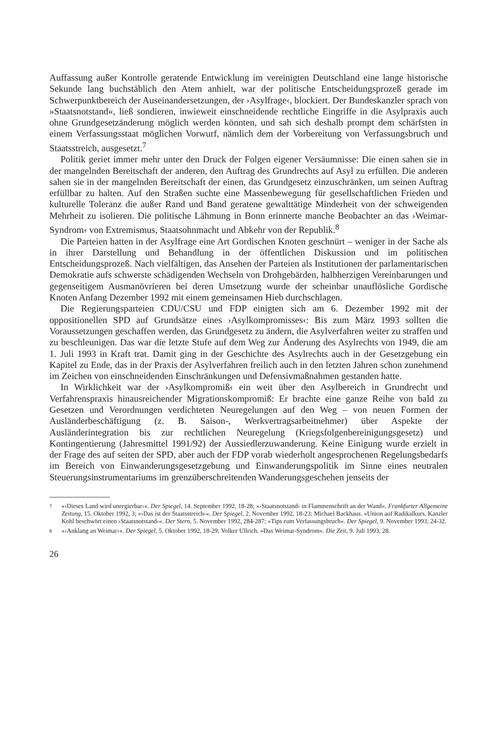Auffassung außer Kontrolle geratende Entwicklung im vereinigten Deutschland eine lange historische Sekunde lang buchstäblich den Atem anhielt, war der politische Entscheidungsprozeß gerade im Schwerpunktbereich der Auseinandersetzungen, der ›Asylfrage‹, blockiert. Der Bundeskanzler sprach von »Staatsnotstand«, ließ sondieren, inwieweit einschneidende rechtliche Eingriffe in die Asylpraxis auch ohne Grundgesetzänderung möglich werden könnten, und sah sich deshalb prompt dem schärfsten in einem Verfassungsstaat möglichen Vorwurf, nämlich dem der Vorbereitung von Verfassungsbruch und Staatsstreich, ausgesetzt.<sup>7</sup>
Politik geriet immer mehr unter den Druck der Folgen eigener Versäumnisse: Die einen sahen sie in der mangelnden Bereitschaft der anderen, den Auftrag des Grundrechts auf Asyl zu erfüllen. Die anderen sahen sie in der mangelnden Bereitschaft der einen, das Grundgesetz einzuschränken, um seinen Auftrag erfüllbar zu halten. Auf den Straßen suchte eine Massenbewegung für gesellschaftlichen Frieden und kulturelle Toleranz die außer Rand und Band geratene gewalttätige Minderheit von der schweigenden Mehrheit zu isolieren. Die politische Lähmung in Bonn erinnerte manche Beobachter an das ›Weimar-Syndrom‹ von Extremismus, Staatsohnmacht und Abkehr von der Republik.<sup>8</sup>
Die Parteien hatten in der Asylfrage eine Art Gordischen Knoten geschnürt – weniger in der Sache als in ihrer Darstellung und Behandlung in der öffentlichen Diskussion und im politischen Entscheidungsprozeß. Nach vielfältigen, das Ansehen der Parteien als Institutionen der parlamentarischen Demokratie aufs schwerste schädigenden Wechseln von Drohgebärden, halbherzigen Vereinbarungen und gegenseitigem Ausmanövrieren bei deren Umsetzung wurde der scheinbar unauflösliche Gordische Knoten Anfang Dezember 1992 mit einem gemeinsamen Hieb durchschlagen.
Die Regierungsparteien CDU/CSU und FDP einigten sich am 6. Dezember 1992 mit der oppositionellen SPD auf Grundsätze eines ›Asylkompromisses‹: Bis zum März 1993 sollten die Voraussetzungen geschaffen werden, das Grundgesetz zu ändern, die Asylverfahren weiter zu straffen und zu beschleunigen. Das war die letzte Stufe auf dem Weg zur Änderung des Asylrechts von 1949, die am 1. Juli 1993 in Kraft trat. Damit ging in der Geschichte des Asylrechts auch in der Gesetzgebung ein Kapitel zu Ende, das in der Praxis der Asylverfahren freilich auch in den letzten Jahren schon zunehmend im Zeichen von einschneidenden Einschränkungen und Defensivmaßnahmen gestanden hatte.
In Wirklichkeit war der ›Asylkompromiß‹ ein weit über den Asylbereich in Grundrecht und Verfahrenspraxis hinausreichender Migrationskompromiß: Er brachte eine ganze Reihe von bald zu Gesetzen und Verordnungen verdichteten Neuregelungen auf den Weg – von neuen Formen der Ausländerbeschäftigung (z. B. Saison-, Werkvertragsarbeitnehmer) über Aspekte der Ausländerintegration bis zur rechtlichen Neuregelung (Kriegsfolgenbereinigungsgesetz) und Kontingentierung (Jahresmittel 1991/92) der Aussiedlerzuwanderung. Keine Einigung wurde erzielt in der Frage des auf seiten der SPD, aber auch der FDP vorab wiederholt angesprochenen Regelungsbedarfs im Bereich von Einwanderungsgesetzgebung und Einwanderungspolitik im Sinne eines neutralen Steuerungsinstrumentariums im grenzüberschreitenden Wanderungsgeschehen jenseits der
7 »›Dieses Land wird unregierbar‹«. Der Spiegel, 14. September 1992, 18-28; »›Staatsnotstand‹ in Flammenschrift an der Wand«. Frankfurter Allgemeine Zeitung, 15. Oktober 1992, 3; »›Das ist der Staatsstreich‹«. Der Spiegel, 2. November 1992, 18-23; Michael Backhaus. »Union auf Radikalkurs. Kanzler Kohl beschwört einen ›Staatsnotstand‹«. Der Stern, 5. November 1992, 284-287; »Tips zum Verfassungsbruch«. Der Spiegel, 9. November 1993, 24-32.
8 »›Anklang an Weimar‹«. Der Spiegel, 5. Oktober 1992, 18-29; Volker Ullrich. »Das Weimar-Syndrom«. Die Zeit, 9. Juli 1993, 28.
26